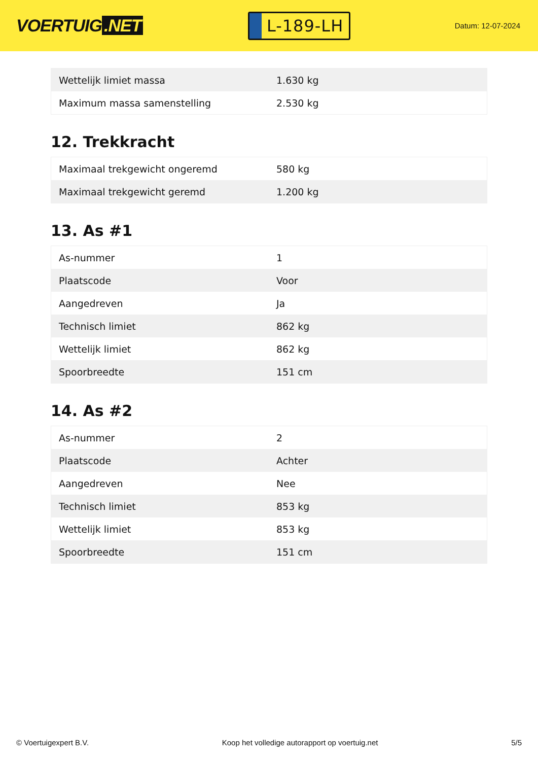VOERTUIG.NET
L-189-LH
Datum: 12-07-2024
| Wettelijk limiet massa | 1.630 kg |
| Maximum massa samenstelling | 2.530 kg |
12. Trekkracht
| Maximaal trekgewicht ongeremd | 580 kg |
| Maximaal trekgewicht geremd | 1.200 kg |
13. As #1
| As-nummer | 1 |
| Plaatscode | Voor |
| Aangedreven | Ja |
| Technisch limiet | 862 kg |
| Wettelijk limiet | 862 kg |
| Spoorbreedte | 151 cm |
14. As #2
| As-nummer | 2 |
| Plaatscode | Achter |
| Aangedreven | Nee |
| Technisch limiet | 853 kg |
| Wettelijk limiet | 853 kg |
| Spoorbreedte | 151 cm |
© Voertuigexpert B.V. Koop het volledige autorapport op voertuig.net 5/5